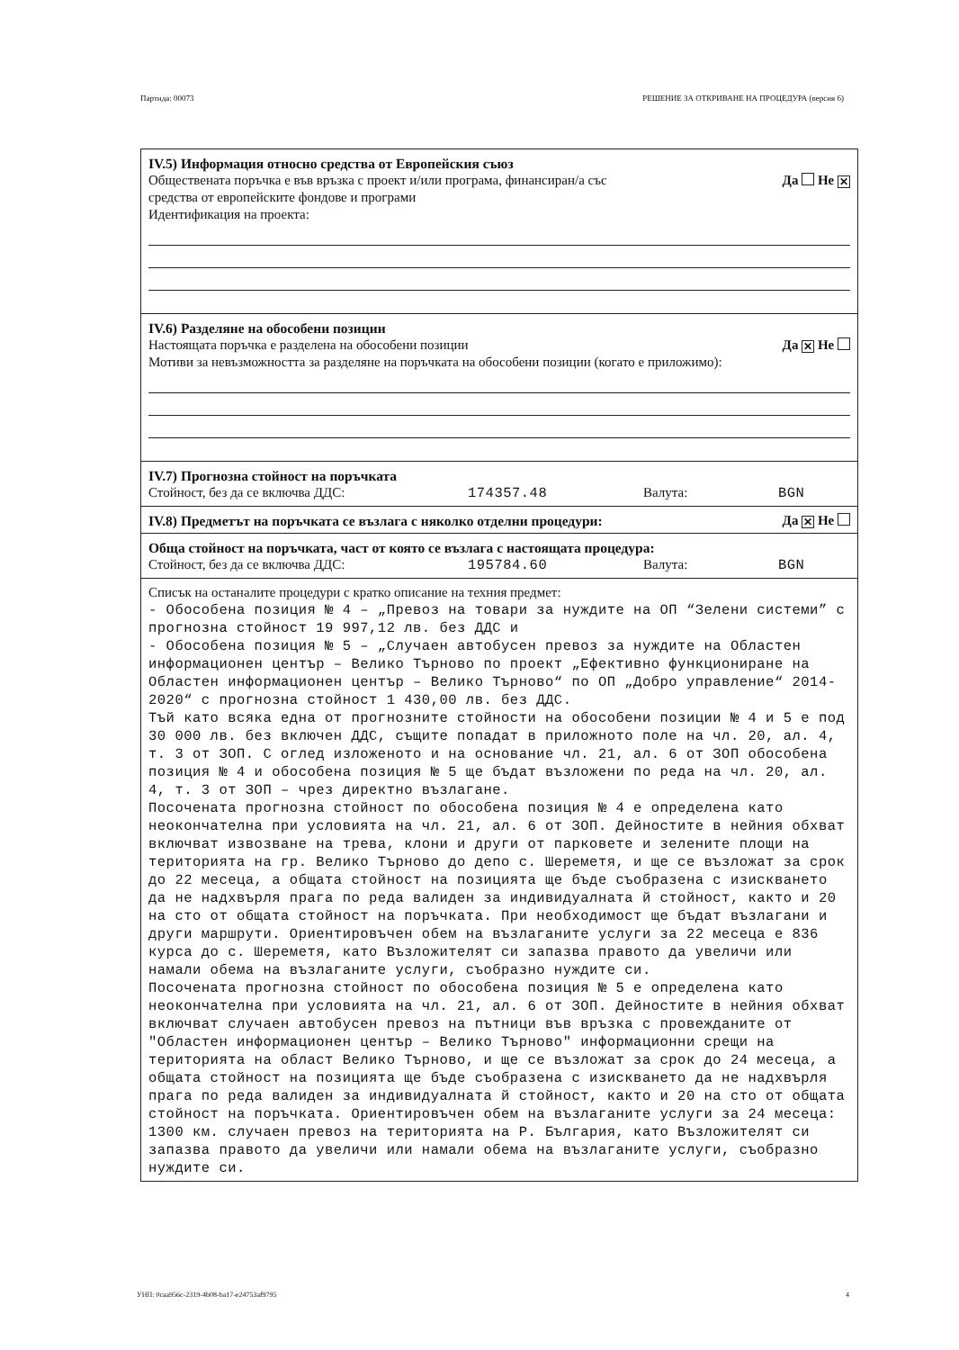Партида: 00073 РЕШЕНИЕ ЗА ОТКРИВАНЕ НА ПРОЦЕДУРА (версия 6)
IV.5) Информация относно средства от Европейския съюз
Обществената поръчка е във връзка с проект и/или програма, финансиран/а със
средства от европейските фондове и програми Да Не ✕
Идентификация на проекта:
IV.6) Разделяне на обособени позиции
Настоящата поръчка е разделена на обособени позиции Да ✕ Не
Мотиви за невъзможността за разделяне на поръчката на обособени позиции (когато е приложимо):
IV.7) Прогнозна стойност на поръчката
Стойност, без да се включва ДДС: 174357.48 Валута: BGN
IV.8) Предметът на поръчката се възлага с няколко отделни процедури:
Да ✕ Не
Обща стойност на поръчката, част от която се възлага с настоящата процедура:
Стойност, без да се включва ДДС: 195784.60 Валута: BGN
Списък на останалите процедури с кратко описание на техния предмет:
- Обособена позиция № 4 – „Превоз на товари за нуждите на ОП “Зелени системи” с прогнозна стойност 19 997,12 лв. без ДДС и - Обособена позиция № 5 – „Случаен автобусен превоз за нуждите на Областен информационен център – Велико Търново по проект „Ефективно функциониране на Областен информационен център – Велико Търново“ по ОП „Добро управление“ 2014-2020“ с прогнозна стойност 1 430,00 лв. без ДДС. Тъй като всяка една от прогнозните стойности на обособени позиции № 4 и 5 е под 30 000 лв. без включен ДДС, същите попадат в приложното поле на чл. 20, ал. 4, т. 3 от ЗОП. С оглед изложеното и на основание чл. 21, ал. 6 от ЗОП обособена позиция № 4 и обособена позиция № 5 ще бъдат възложени по реда на чл. 20, ал. 4, т. 3 от ЗОП – чрез директно възлагане. Посочената прогнозна стойност по обособена позиция № 4 е определена като неокончателна при условията на чл. 21, ал. 6 от ЗОП. Дейностите в нейния обхват включват извозване на трева, клони и други от парковете и зелените площи на територията на гр. Велико Търново до депо с. Шереметя, и ще се възложат за срок до 22 месеца, а общата стойност на позицията ще бъде съобразена с изискването да не надхвърля прага по реда валиден за индивидуалната й стойност, както и 20 на сто от общата стойност на поръчката. При необходимост ще бъдат възлагани и други маршрути. Ориентировъчен обем на възлаганите услуги за 22 месеца е 836 курса до с. Шереметя, като Възложителят си запазва правото да увеличи или намали обема на възлаганите услуги, съобразно нуждите си. Посочената прогнозна стойност по обособена позиция № 5 е определена като неокончателна при условията на чл. 21, ал. 6 от ЗОП. Дейностите в нейния обхват включват случаен автобусен превоз на пътници във връзка с провежданите от "Областен информационен център – Велико Търново" информационни срещи на територията на област Велико Търново, и ще се възложат за срок до 24 месеца, а общата стойност на позицията ще бъде съобразена с изискването да не надхвърля прага по реда валиден за индивидуалната й стойност, както и 20 на сто от общата стойност на поръчката. Ориентировъчен обем на възлаганите услуги за 24 месеца: 1300 км. случаен превоз на територията на Р. България, като Възложителят си запазва правото да увеличи или намали обема на възлаганите услуги, съобразно нуждите си.
УНП: 0caa956c-2319-4b08-ba17-e24753af9795 4